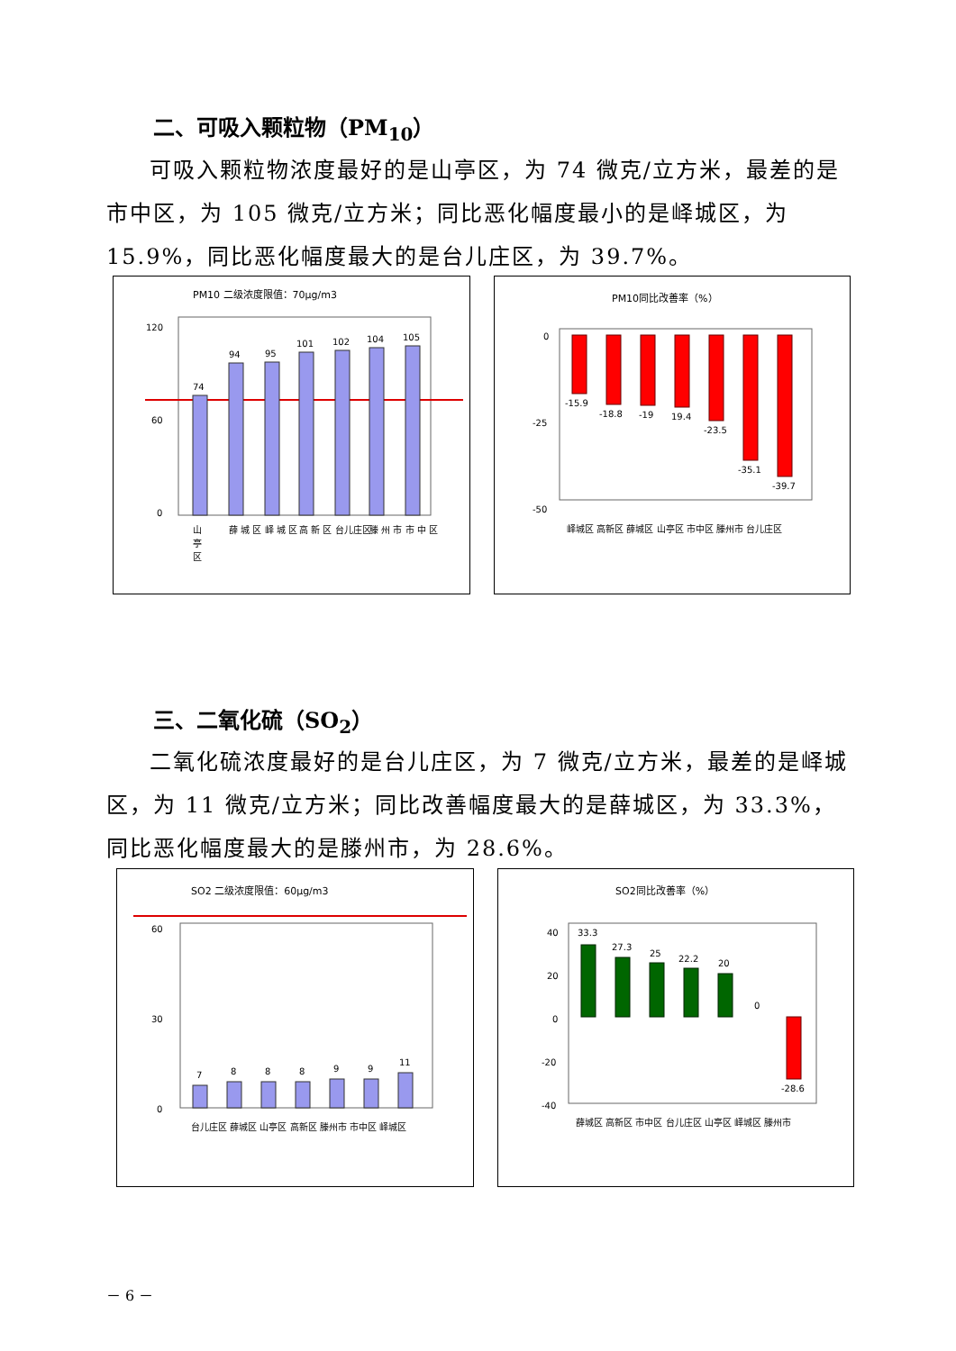二、可吸入颗粒物（PM<sub>10</sub>）
可吸入颗粒物浓度最好的是山亭区，为 74 微克/立方米，最差的是市中区，为 105 微克/立方米；同比恶化幅度最小的是峄城区，为 15.9%，同比恶化幅度最大的是台儿庄区，为 39.7%。
PM10 二级浓度限值：70μg/m3
120
60
0
74
94
95
101
102
104
105
山
亭
区
薛 城 区
峄 城 区
高 新 区
台儿庄区
滕 州 市
市 中 区
PM10同比改善率（%）
0
-25
-50
-15.9
-18.8
-19
19.4
-23.5
-35.1
-39.7
峄城区 高新区 薛城区 山亭区 市中区 滕州市 台儿庄区
三、二氧化硫（SO<sub>2</sub>）
二氧化硫浓度最好的是台儿庄区，为 7 微克/立方米，最差的是峄城区，为 11 微克/立方米；同比改善幅度最大的是薛城区，为 33.3%，同比恶化幅度最大的是滕州市，为 28.6%。
SO2 二级浓度限值：60μg/m3
60
30
0
7
8
8
8
9
9
11
台儿庄区 薛城区 山亭区 高新区 滕州市 市中区 峄城区
SO2同比改善率（%）
40
20
0
-20
-40
33.3
27.3
25
22.2
20
0
-28.6
薛城区 高新区 市中区 台儿庄区 山亭区 峄城区 滕州市
－ 6 －